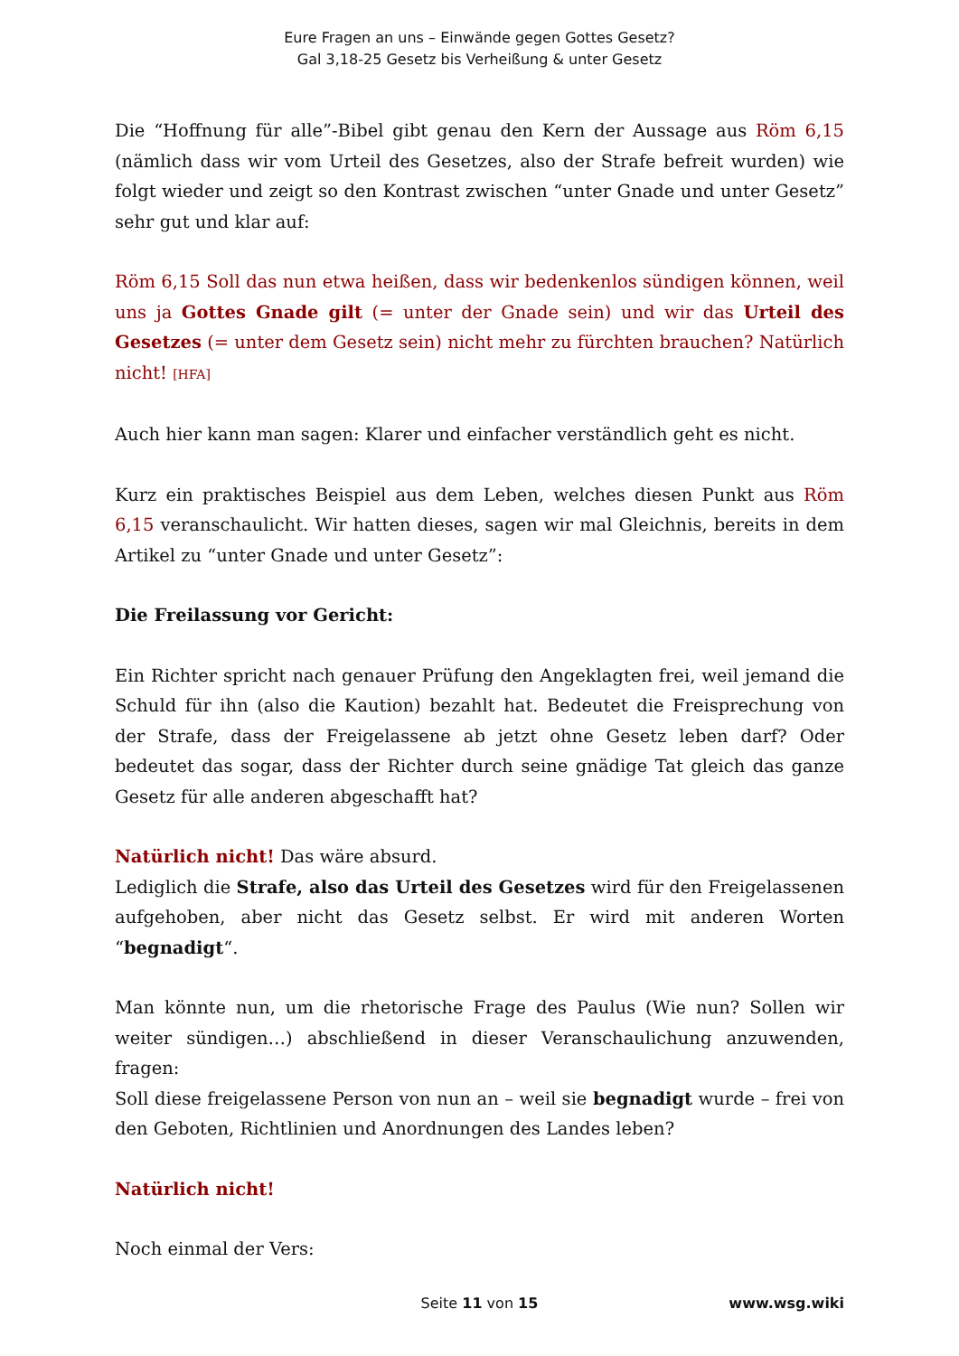Eure Fragen an uns – Einwände gegen Gottes Gesetz?
Gal 3,18-25 Gesetz bis Verheißung & unter Gesetz
Die “Hoffnung für alle”-Bibel gibt genau den Kern der Aussage aus Röm 6,15 (nämlich dass wir vom Urteil des Gesetzes, also der Strafe befreit wurden) wie folgt wieder und zeigt so den Kontrast zwischen “unter Gnade und unter Gesetz” sehr gut und klar auf:
Röm 6,15 Soll das nun etwa heißen, dass wir bedenkenlos sündigen können, weil uns ja Gottes Gnade gilt (= unter der Gnade sein) und wir das Urteil des Gesetzes (= unter dem Gesetz sein) nicht mehr zu fürchten brauchen? Natürlich nicht! [HFA]
Auch hier kann man sagen: Klarer und einfacher verständlich geht es nicht.
Kurz ein praktisches Beispiel aus dem Leben, welches diesen Punkt aus Röm 6,15 veranschaulicht. Wir hatten dieses, sagen wir mal Gleichnis, bereits in dem Artikel zu “unter Gnade und unter Gesetz”:
Die Freilassung vor Gericht:
Ein Richter spricht nach genauer Prüfung den Angeklagten frei, weil jemand die Schuld für ihn (also die Kaution) bezahlt hat. Bedeutet die Freisprechung von der Strafe, dass der Freigelassene ab jetzt ohne Gesetz leben darf? Oder bedeutet das sogar, dass der Richter durch seine gnädige Tat gleich das ganze Gesetz für alle anderen abgeschafft hat?
Natürlich nicht! Das wäre absurd.
Lediglich die Strafe, also das Urteil des Gesetzes wird für den Freigelassenen aufgehoben, aber nicht das Gesetz selbst. Er wird mit anderen Worten “begnadigt“.
Man könnte nun, um die rhetorische Frage des Paulus (Wie nun? Sollen wir weiter sündigen…) abschließend in dieser Veranschaulichung anzuwenden, fragen:
Soll diese freigelassene Person von nun an – weil sie begnadigt wurde – frei von den Geboten, Richtlinien und Anordnungen des Landes leben?
Natürlich nicht!
Noch einmal der Vers:
Seite 11 von 15 www.wsg.wiki